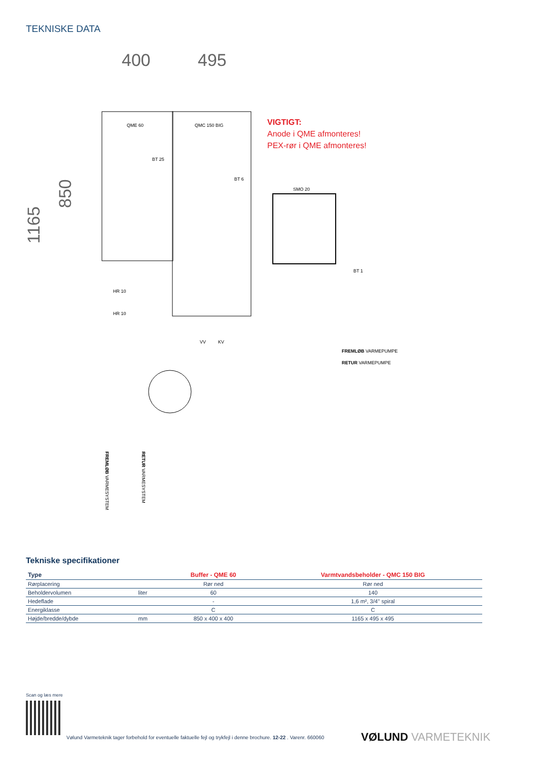TEKNISKE DATA
400
495
1165
850
QME 60
QMC 150 BIG
BT 25
BT 6
SMO 20
BT 1
HR 10
HR 10
VV
KV
FREMLØB VARMEPUMPE
RETUR VARMEPUMPE
FREMLØB VARMESYSTEM
RETUR VARMESYSTEM
VIGTIGT:
Anode i QME afmonteres!
PEX-rør i QME afmonteres!
Tekniske specifikationer
| Type | | Buffer - QME 60 | Varmtvandsbeholder - QMC 150 BIG |
| --- | --- | --- | --- |
| Rørplacering | | Rør ned | Rør ned |
| Beholdervolumen | liter | 60 | 140 |
| Hedeflade | | - | 1,6 m², 3/4'' spiral |
| Energiklasse | | C | C |
| Højde/bredde/dybde | mm | 850 x 400 x 400 | 1165 x 495 x 495 |
Scan og læs mere
Vølund Varmeteknik tager forbehold for eventuelle faktuelle fejl og trykfejl i denne brochure. 12-22 . Varenr. 660060
VØLUND VARMETEKNIK